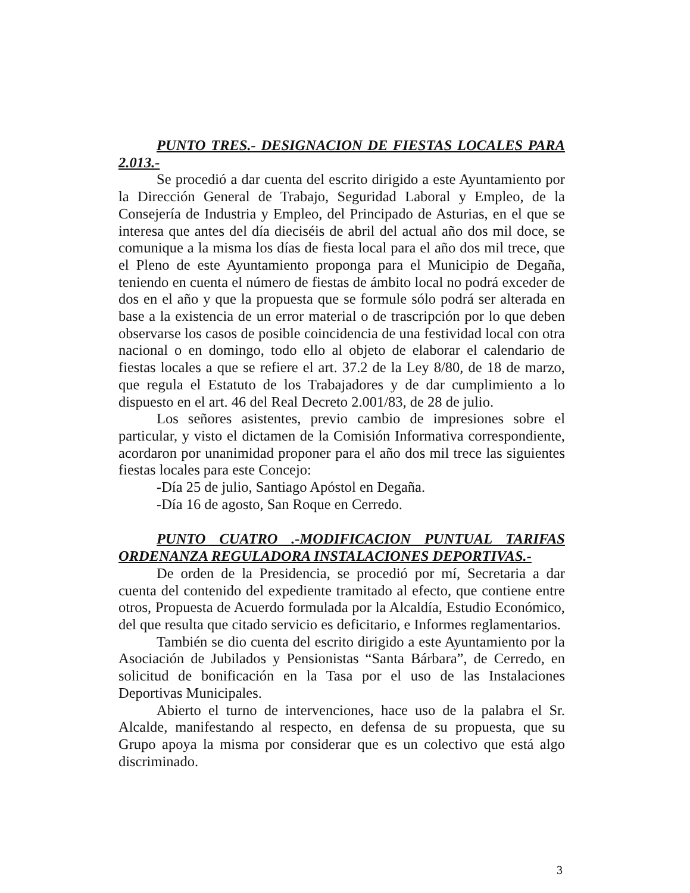PUNTO TRES.- DESIGNACION DE FIESTAS LOCALES PARA 2.013.-
Se procedió a dar cuenta del escrito dirigido a este Ayuntamiento por la Dirección General de Trabajo, Seguridad Laboral y Empleo, de la Consejería de Industria y Empleo, del Principado de Asturias, en el que se interesa que antes del día dieciséis de abril del actual año dos mil doce, se comunique a la misma los días de fiesta local para el año dos mil trece, que el Pleno de este Ayuntamiento proponga para el Municipio de Degaña, teniendo en cuenta el número de fiestas de ámbito local no podrá exceder de dos en el año y que la propuesta que se formule sólo podrá ser alterada en base a la existencia de un error material o de trascripción por lo que deben observarse los casos de posible coincidencia de una festividad local con otra nacional o en domingo, todo ello al objeto de elaborar el calendario de fiestas locales a que se refiere el art. 37.2 de la Ley 8/80, de 18 de marzo, que regula el Estatuto de los Trabajadores y de dar cumplimiento a lo dispuesto en el art. 46 del Real Decreto 2.001/83, de 28 de julio.
Los señores asistentes, previo cambio de impresiones sobre el particular, y visto el dictamen de la Comisión Informativa correspondiente, acordaron por unanimidad proponer para el año dos mil trece las siguientes fiestas locales para este Concejo:
-Día 25 de julio, Santiago Apóstol en Degaña.
-Día 16 de agosto, San Roque en Cerredo.
PUNTO CUATRO .-MODIFICACION PUNTUAL TARIFAS ORDENANZA REGULADORA INSTALACIONES DEPORTIVAS.-
De orden de la Presidencia, se procedió por mí, Secretaria a dar cuenta del contenido del expediente tramitado al efecto, que contiene entre otros, Propuesta de Acuerdo formulada por la Alcaldía, Estudio Económico, del que resulta que citado servicio es deficitario, e Informes reglamentarios.
También se dio cuenta del escrito dirigido a este Ayuntamiento por la Asociación de Jubilados y Pensionistas “Santa Bárbara”, de Cerredo, en solicitud de bonificación en la Tasa por el uso de las Instalaciones Deportivas Municipales.
Abierto el turno de intervenciones, hace uso de la palabra el Sr. Alcalde, manifestando al respecto, en defensa de su propuesta, que su Grupo apoya la misma por considerar que es un colectivo que está algo discriminado.
3